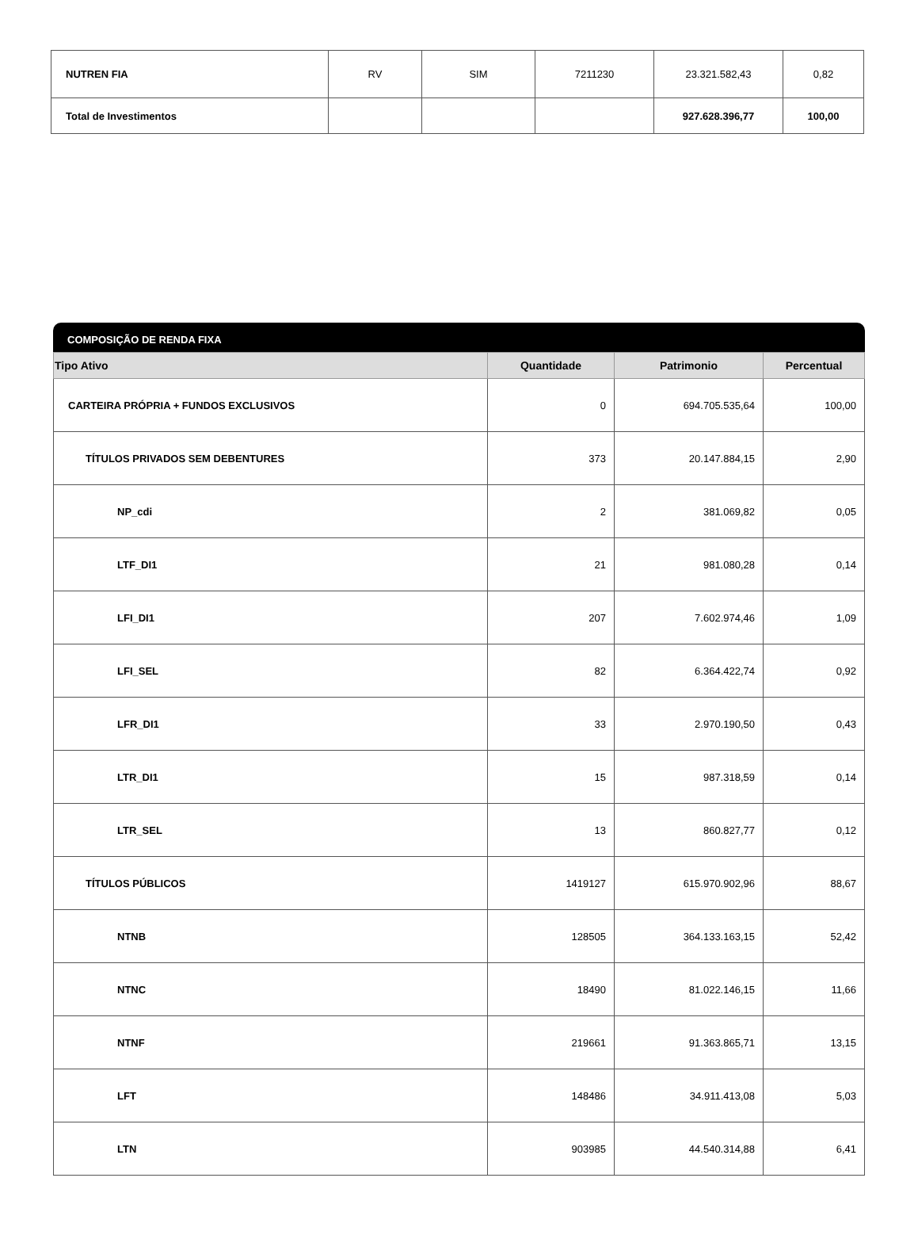| NUTREN FIA | RV | SIM | 7211230 | 23.321.582,43 | 0,82 |
| Total de Investimentos | | | | 927.628.396,77 | 100,00 |
COMPOSIÇÃO DE RENDA FIXA
| Tipo Ativo | Quantidade | Patrimonio | Percentual |
| --- | --- | --- | --- |
| CARTEIRA PRÓPRIA + FUNDOS EXCLUSIVOS | 0 | 694.705.535,64 | 100,00 |
| TÍTULOS PRIVADOS SEM DEBENTURES | 373 | 20.147.884,15 | 2,90 |
| NP_cdi | 2 | 381.069,82 | 0,05 |
| LTF_DI1 | 21 | 981.080,28 | 0,14 |
| LFI_DI1 | 207 | 7.602.974,46 | 1,09 |
| LFI_SEL | 82 | 6.364.422,74 | 0,92 |
| LFR_DI1 | 33 | 2.970.190,50 | 0,43 |
| LTR_DI1 | 15 | 987.318,59 | 0,14 |
| LTR_SEL | 13 | 860.827,77 | 0,12 |
| TÍTULOS PÚBLICOS | 1419127 | 615.970.902,96 | 88,67 |
| NTNB | 128505 | 364.133.163,15 | 52,42 |
| NTNC | 18490 | 81.022.146,15 | 11,66 |
| NTNF | 219661 | 91.363.865,71 | 13,15 |
| LFT | 148486 | 34.911.413,08 | 5,03 |
| LTN | 903985 | 44.540.314,88 | 6,41 |